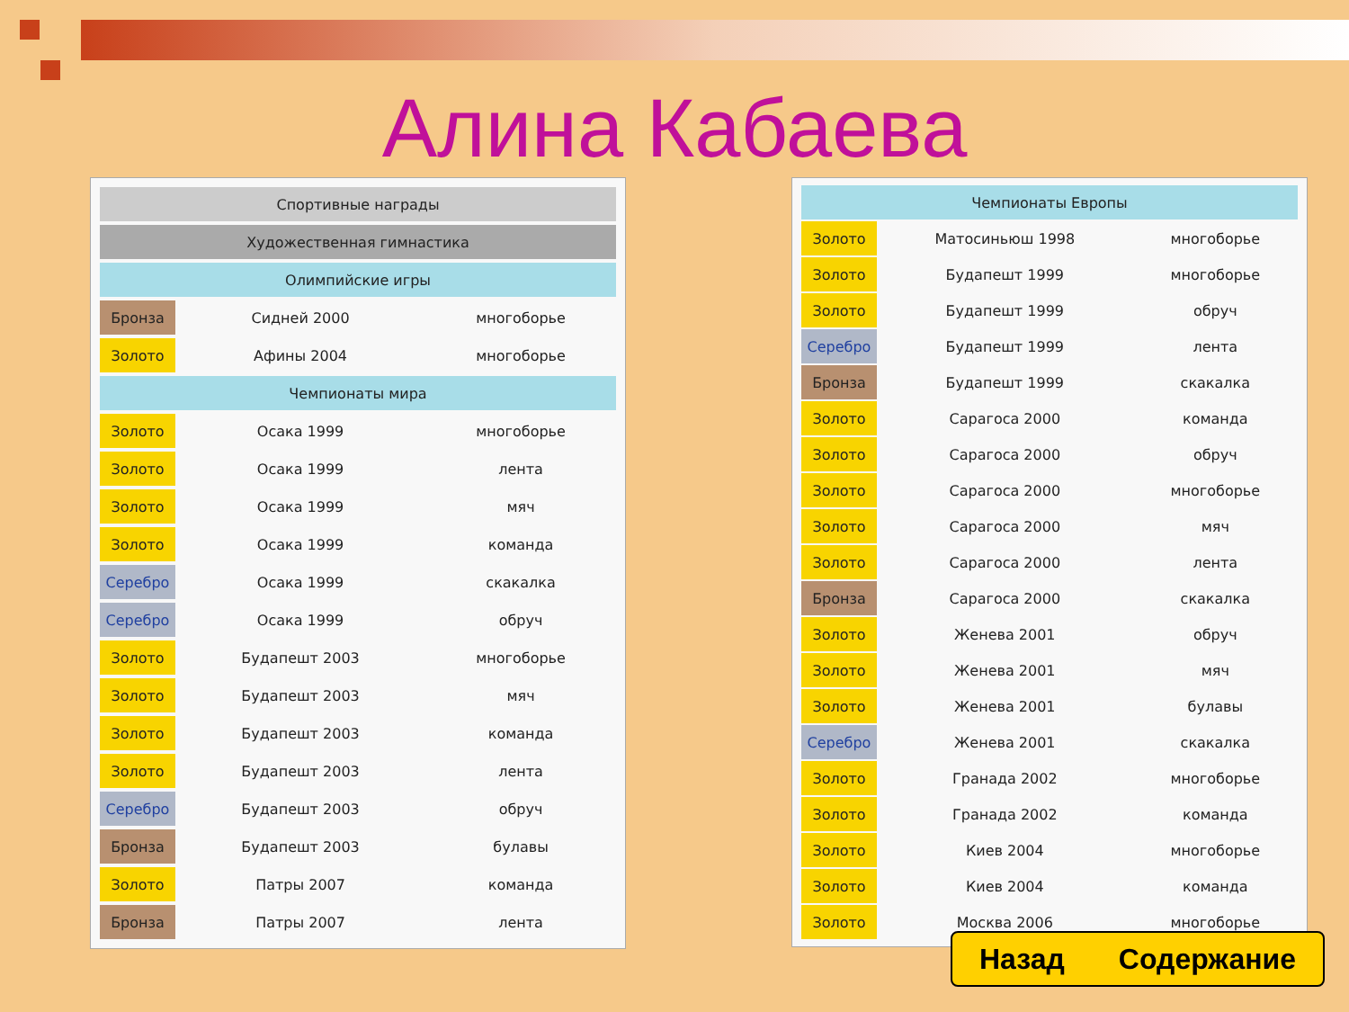Алина Кабаева
| Спортивные награды | | |
| --- | --- | --- |
| Художественная гимнастика | | |
| Олимпийские игры | | |
| Бронза | Сидней 2000 | многоборье |
| Золото | Афины 2004 | многоборье |
| Чемпионаты мира | | |
| Золото | Осака 1999 | многоборье |
| Золото | Осака 1999 | лента |
| Золото | Осака 1999 | мяч |
| Золото | Осака 1999 | команда |
| Серебро | Осака 1999 | скакалка |
| Серебро | Осака 1999 | обруч |
| Золото | Будапешт 2003 | многоборье |
| Золото | Будапешт 2003 | мяч |
| Золото | Будапешт 2003 | команда |
| Золото | Будапешт 2003 | лента |
| Серебро | Будапешт 2003 | обруч |
| Бронза | Будапешт 2003 | булавы |
| Золото | Патры 2007 | команда |
| Бронза | Патры 2007 | лента |
| Чемпионаты Европы | | |
| --- | --- | --- |
| Золото | Матосиньюш 1998 | многоборье |
| Золото | Будапешт 1999 | многоборье |
| Золото | Будапешт 1999 | обруч |
| Серебро | Будапешт 1999 | лента |
| Бронза | Будапешт 1999 | скакалка |
| Золото | Сарагоса 2000 | команда |
| Золото | Сарагоса 2000 | обруч |
| Золото | Сарагоса 2000 | многоборье |
| Золото | Сарагоса 2000 | мяч |
| Золото | Сарагоса 2000 | лента |
| Бронза | Сарагоса 2000 | скакалка |
| Золото | Женева 2001 | обруч |
| Золото | Женева 2001 | мяч |
| Золото | Женева 2001 | булавы |
| Серебро | Женева 2001 | скакалка |
| Золото | Гранада 2002 | многоборье |
| Золото | Гранада 2002 | команда |
| Золото | Киев 2004 | многоборье |
| Золото | Киев 2004 | команда |
| Золото | Москва 2006 | многоборье |
Назад Содержание